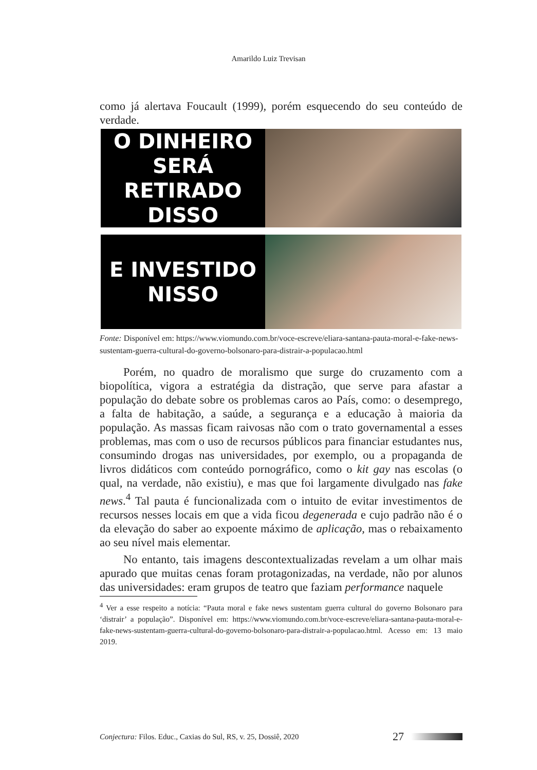Amarildo Luiz Trevisan
como já alertava Foucault (1999), porém esquecendo do seu conteúdo de verdade.
O DINHEIRO SERÁ
RETIRADO DISSO
E INVESTIDO
NISSO
Fonte: Disponível em: https://www.viomundo.com.br/voce-escreve/eliara-santana-pauta-moral-e-fake-news-sustentam-guerra-cultural-do-governo-bolsonaro-para-distrair-a-populacao.html
Porém, no quadro de moralismo que surge do cruzamento com a biopolítica, vigora a estratégia da distração, que serve para afastar a população do debate sobre os problemas caros ao País, como: o desemprego, a falta de habitação, a saúde, a segurança e a educação à maioria da população. As massas ficam raivosas não com o trato governamental a esses problemas, mas com o uso de recursos públicos para financiar estudantes nus, consumindo drogas nas universidades, por exemplo, ou a propaganda de livros didáticos com conteúdo pornográfico, como o kit gay nas escolas (o qual, na verdade, não existiu), e mas que foi largamente divulgado nas fake news.<sup>4</sup> Tal pauta é funcionalizada com o intuito de evitar investimentos de recursos nesses locais em que a vida ficou degenerada e cujo padrão não é o da elevação do saber ao expoente máximo de aplicação, mas o rebaixamento ao seu nível mais elementar.
No entanto, tais imagens descontextualizadas revelam a um olhar mais apurado que muitas cenas foram protagonizadas, na verdade, não por alunos das universidades: eram grupos de teatro que faziam performance naquele
<sup>4</sup> Ver a esse respeito a notícia: “Pauta moral e fake news sustentam guerra cultural do governo Bolsonaro para ‘distrair’ a população”. Disponível em: https://www.viomundo.com.br/voce-escreve/eliara-santana-pauta-moral-e-fake-news-sustentam-guerra-cultural-do-governo-bolsonaro-para-distrair-a-populacao.html. Acesso em: 13 maio 2019.
Conjectura: Filos. Educ., Caxias do Sul, RS, v. 25, Dossiê, 2020 27